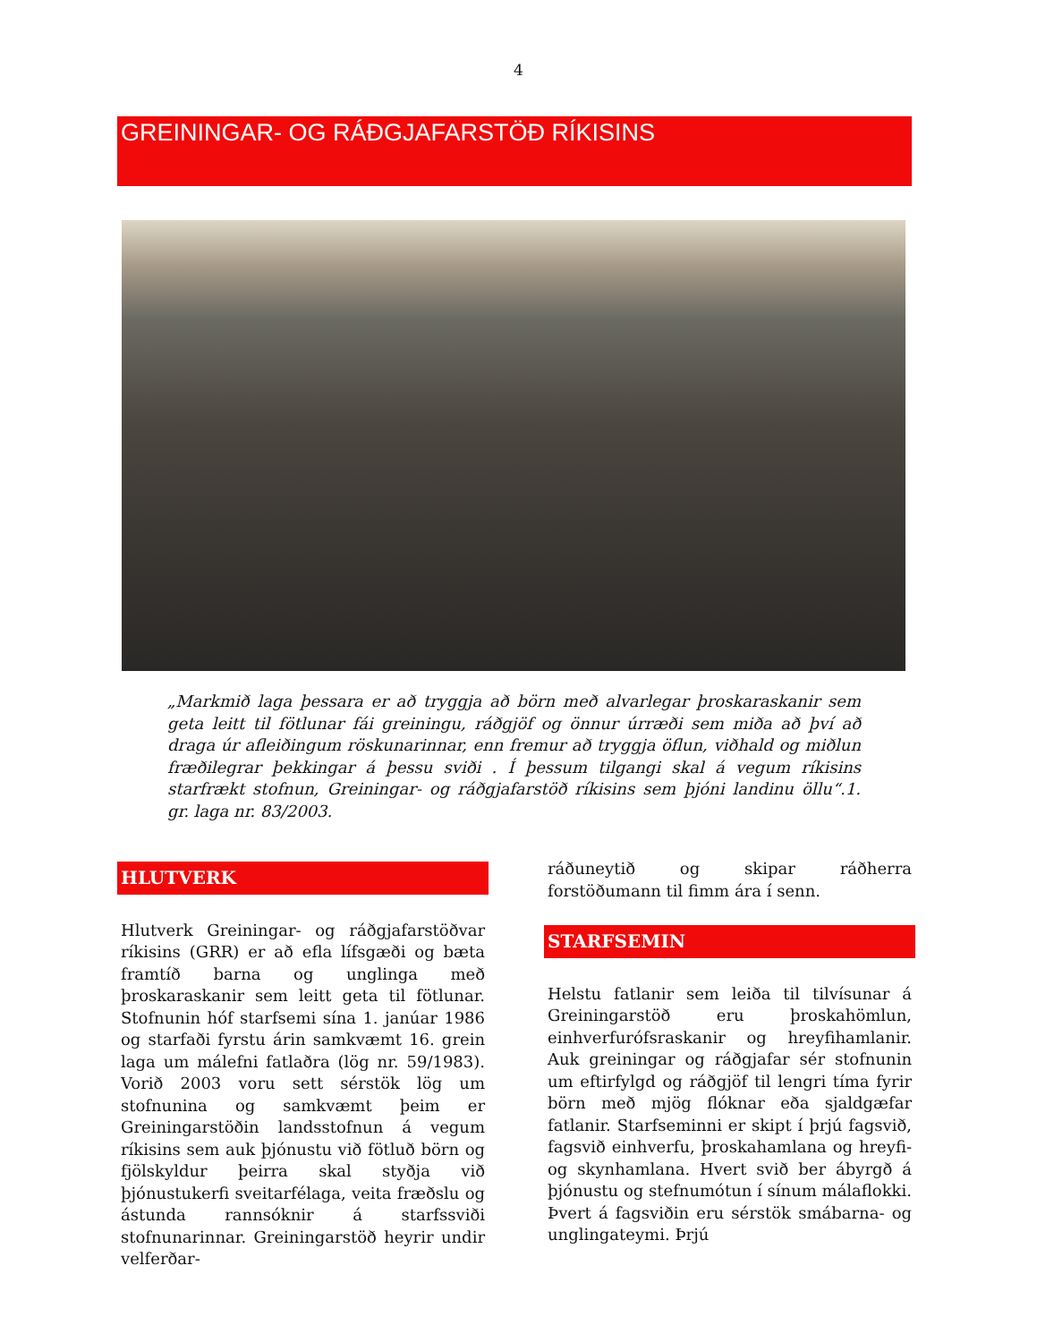4
GREININGAR- OG RÁÐGJAFARSTÖÐ RÍKISINS
„Markmið laga þessara er að tryggja að börn með alvarlegar þroskaraskanir sem geta leitt til fötlunar fái greiningu, ráðgjöf og önnur úrræði sem miða að því að draga úr afleiðingum röskunarinnar, enn fremur að tryggja öflun, viðhald og miðlun fræðilegrar þekkingar á þessu sviði . Í þessum tilgangi skal á vegum ríkisins starfrækt stofnun, Greiningar- og ráðgjafarstöð ríkisins sem þjóni landinu öllu“.1. gr. laga nr. 83/2003.
HLUTVERK
Hlutverk Greiningar- og ráðgjafarstöðvar ríkisins (GRR) er að efla lífsgæði og bæta framtíð barna og unglinga með þroskaraskanir sem leitt geta til fötlunar. Stofnunin hóf starfsemi sína 1. janúar 1986 og starfaði fyrstu árin samkvæmt 16. grein laga um málefni fatlaðra (lög nr. 59/1983). Vorið 2003 voru sett sérstök lög um stofnunina og samkvæmt þeim er Greiningarstöðin landsstofnun á vegum ríkisins sem auk þjónustu við fötluð börn og fjölskyldur þeirra skal styðja við þjónustukerfi sveitarfélaga, veita fræðslu og ástunda rannsóknir á starfssviði stofnunarinnar. Greiningarstöð heyrir undir velferðar-
ráðuneytið og skipar ráðherra forstöðumann til fimm ára í senn.
STARFSEMIN
Helstu fatlanir sem leiða til tilvísunar á Greiningarstöð eru þroskahömlun, einhverfurófsraskanir og hreyfihamlanir. Auk greiningar og ráðgjafar sér stofnunin um eftirfylgd og ráðgjöf til lengri tíma fyrir börn með mjög flóknar eða sjaldgæfar fatlanir. Starfseminni er skipt í þrjú fagsvið, fagsvið einhverfu, þroskahamlana og hreyfi- og skynhamlana. Hvert svið ber ábyrgð á þjónustu og stefnumótun í sínum málaflokki. Þvert á fagsviðin eru sérstök smábarna- og unglingateymi. Þrjú